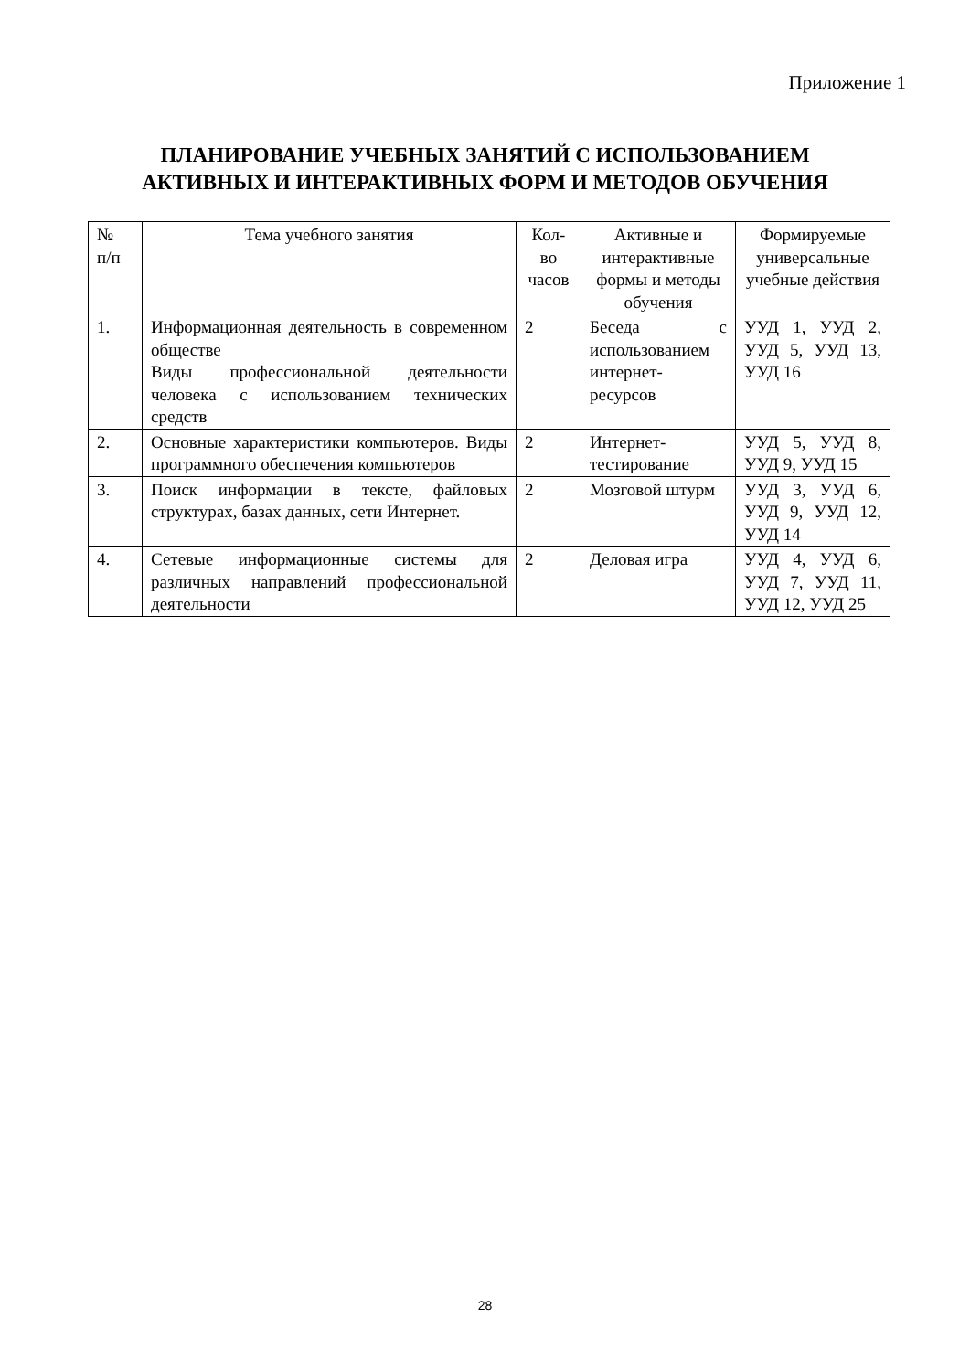Приложение 1
ПЛАНИРОВАНИЕ УЧЕБНЫХ ЗАНЯТИЙ С ИСПОЛЬЗОВАНИЕМ
АКТИВНЫХ И ИНТЕРАКТИВНЫХ ФОРМ И МЕТОДОВ ОБУЧЕНИЯ
| № п/п | Тема учебного занятия | Кол-во часов | Активные и интерактивные формы и методы обучения | Формируемые универсальные учебные действия |
| --- | --- | --- | --- | --- |
| 1. | Информационная деятельность в современном обществе Виды профессиональной деятельности человека с использованием технических средств | 2 | Беседа с использованием интернет-ресурсов | УУД 1, УУД 2, УУД 5, УУД 13, УУД 16 |
| 2. | Основные характеристики компьютеров. Виды программного обеспечения компьютеров | 2 | Интернет-тестирование | УУД 5, УУД 8, УУД 9, УУД 15 |
| 3. | Поиск информации в тексте, файловых структурах, базах данных, сети Интернет. | 2 | Мозговой штурм | УУД 3, УУД 6, УУД 9, УУД 12, УУД 14 |
| 4. | Сетевые информационные системы для различных направлений профессиональной деятельности | 2 | Деловая игра | УУД 4, УУД 6, УУД 7, УУД 11, УУД 12, УУД 25 |
28